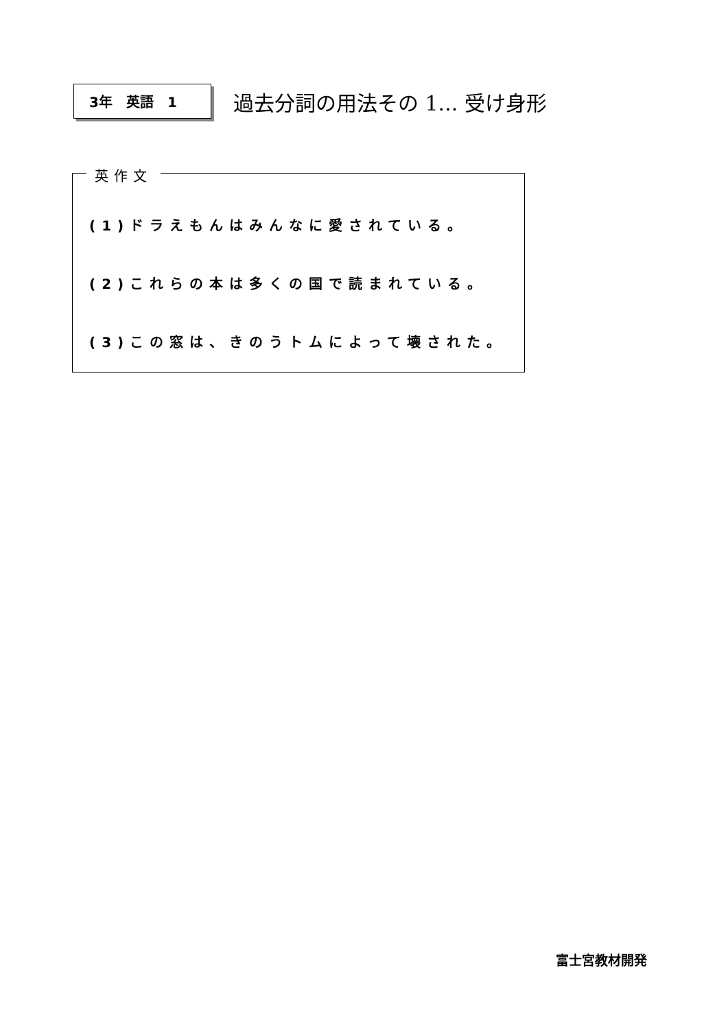3年　英語　1
過去分詞の用法その 1... 受け身形
英作文
(1)ドラえもんはみんなに愛されている。
(2)これらの本は多くの国で読まれている。
(3)この窓は、きのうトムによって壊された。
富士宮教材開発